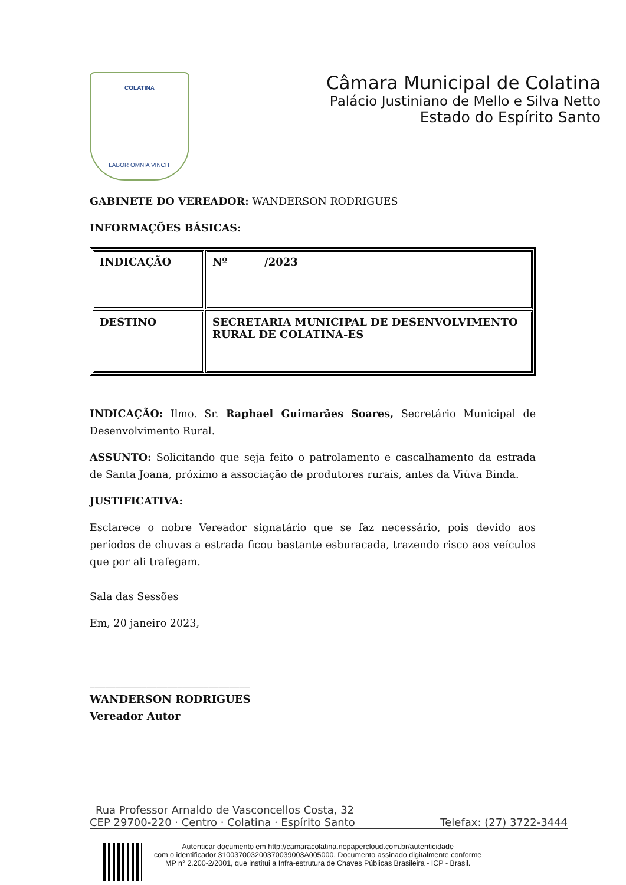COLATINA
LABOR OMNIA VINCIT
Câmara Municipal de Colatina
Palácio Justiniano de Mello e Silva Netto
Estado do Espírito Santo
GABINETE DO VEREADOR: WANDERSON RODRIGUES
INFORMAÇÕES BÁSICAS:
| INDICAÇÃO | Nº /2023 |
| DESTINO | SECRETARIA MUNICIPAL DE DESENVOLVIMENTO RURAL DE COLATINA-ES |
INDICAÇÃO: Ilmo. Sr. Raphael Guimarães Soares, Secretário Municipal de Desenvolvimento Rural.
ASSUNTO: Solicitando que seja feito o patrolamento e cascalhamento da estrada de Santa Joana, próximo a associação de produtores rurais, antes da Viúva Binda.
JUSTIFICATIVA:
Esclarece o nobre Vereador signatário que se faz necessário, pois devido aos períodos de chuvas a estrada ficou bastante esburacada, trazendo risco aos veículos que por ali trafegam.
Sala das Sessões
Em, 20 janeiro 2023,
_______________________________
WANDERSON RODRIGUES
Vereador Autor
Rua Professor Arnaldo de Vasconcellos Costa, 32
CEP 29700-220 · Centro · Colatina · Espírito Santo Telefax: (27) 3722-3444
Autenticar documento em http://camaracolatina.nopapercloud.com.br/autenticidade
com o identificador 310037003200370039003A005000, Documento assinado digitalmente conforme
MP n° 2.200-2/2001, que institui a Infra-estrutura de Chaves Públicas Brasileira - ICP - Brasil.